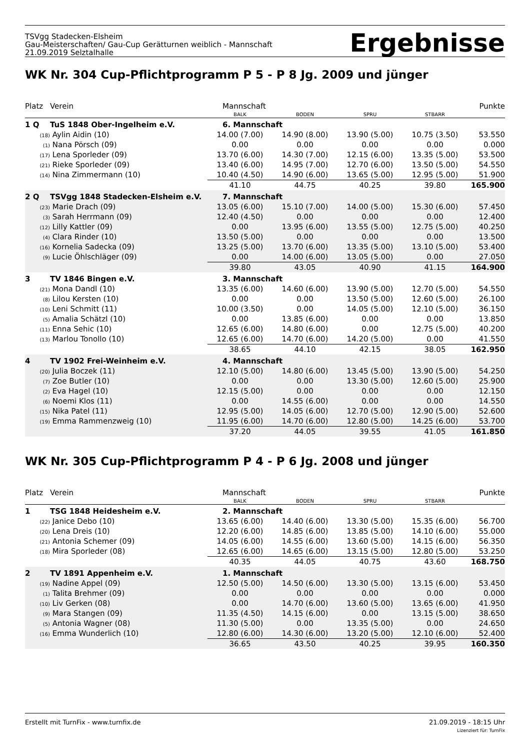TSVgg Stadecken-Elsheim
Gau-Meisterschaften/ Gau-Cup Gerätturnen weiblich - Mannschaft
21.09.2019 Selztalhalle
Ergebnisse
WK Nr. 304 Cup-Pflichtprogramm P 5 - P 8 Jg. 2009 und jünger
| Platz | Verein | Mannschaft | | | | Punkte |
| --- | --- | --- | --- | --- | --- | --- |
| | | BALK | BODEN | SPRU | STBARR | |
| 1 Q | TuS 1848 Ober-Ingelheim e.V. | 6. Mannschaft | | | | |
| (18) | Aylin Aidin (10) | 14.00 (7.00) | 14.90 (8.00) | 13.90 (5.00) | 10.75 (3.50) | 53.550 |
| (1) | Nana Pörsch (09) | 0.00 | 0.00 | 0.00 | 0.00 | 0.000 |
| (17) | Lena Sporleder (09) | 13.70 (6.00) | 14.30 (7.00) | 12.15 (6.00) | 13.35 (5.00) | 53.500 |
| (21) | Rieke Sporleder (09) | 13.40 (6.00) | 14.95 (7.00) | 12.70 (6.00) | 13.50 (5.00) | 54.550 |
| (14) | Nina Zimmermann (10) | 10.40 (4.50) | 14.90 (6.00) | 13.65 (5.00) | 12.95 (5.00) | 51.900 |
| | | 41.10 | 44.75 | 40.25 | 39.80 | 165.900 |
| 2 Q | TSVgg 1848 Stadecken-Elsheim e.V. | 7. Mannschaft | | | | |
| (23) | Marie Drach (09) | 13.05 (6.00) | 15.10 (7.00) | 14.00 (5.00) | 15.30 (6.00) | 57.450 |
| (3) | Sarah Herrmann (09) | 12.40 (4.50) | 0.00 | 0.00 | 0.00 | 12.400 |
| (12) | Lilly Kattler (09) | 0.00 | 13.95 (6.00) | 13.55 (5.00) | 12.75 (5.00) | 40.250 |
| (4) | Clara Rinder (10) | 13.50 (5.00) | 0.00 | 0.00 | 0.00 | 13.500 |
| (16) | Kornelia Sadecka (09) | 13.25 (5.00) | 13.70 (6.00) | 13.35 (5.00) | 13.10 (5.00) | 53.400 |
| (9) | Lucie Öhlschläger (09) | 0.00 | 14.00 (6.00) | 13.05 (5.00) | 0.00 | 27.050 |
| | | 39.80 | 43.05 | 40.90 | 41.15 | 164.900 |
| 3 | TV 1846 Bingen e.V. | 3. Mannschaft | | | | |
| (21) | Mona Dandl (10) | 13.35 (6.00) | 14.60 (6.00) | 13.90 (5.00) | 12.70 (5.00) | 54.550 |
| (8) | Lilou Kersten (10) | 0.00 | 0.00 | 13.50 (5.00) | 12.60 (5.00) | 26.100 |
| (10) | Leni Schmitt (11) | 10.00 (3.50) | 0.00 | 14.05 (5.00) | 12.10 (5.00) | 36.150 |
| (5) | Amalia Schätzl (10) | 0.00 | 13.85 (6.00) | 0.00 | 0.00 | 13.850 |
| (11) | Enna Sehic (10) | 12.65 (6.00) | 14.80 (6.00) | 0.00 | 12.75 (5.00) | 40.200 |
| (13) | Marlou Tonollo (10) | 12.65 (6.00) | 14.70 (6.00) | 14.20 (5.00) | 0.00 | 41.550 |
| | | 38.65 | 44.10 | 42.15 | 38.05 | 162.950 |
| 4 | TV 1902 Frei-Weinheim e.V. | 4. Mannschaft | | | | |
| (20) | Julia Boczek (11) | 12.10 (5.00) | 14.80 (6.00) | 13.45 (5.00) | 13.90 (5.00) | 54.250 |
| (7) | Zoe Butler (10) | 0.00 | 0.00 | 13.30 (5.00) | 12.60 (5.00) | 25.900 |
| (2) | Eva Hagel (10) | 12.15 (5.00) | 0.00 | 0.00 | 0.00 | 12.150 |
| (6) | Noemi Klos (11) | 0.00 | 14.55 (6.00) | 0.00 | 0.00 | 14.550 |
| (15) | Nika Patel (11) | 12.95 (5.00) | 14.05 (6.00) | 12.70 (5.00) | 12.90 (5.00) | 52.600 |
| (19) | Emma Rammenzweig (10) | 11.95 (6.00) | 14.70 (6.00) | 12.80 (5.00) | 14.25 (6.00) | 53.700 |
| | | 37.20 | 44.05 | 39.55 | 41.05 | 161.850 |
WK Nr. 305 Cup-Pflichtprogramm P 4 - P 6 Jg. 2008 und jünger
| Platz | Verein | Mannschaft | | | | Punkte |
| --- | --- | --- | --- | --- | --- | --- |
| | | BALK | BODEN | SPRU | STBARR | |
| 1 | TSG 1848 Heidesheim e.V. | 2. Mannschaft | | | | |
| (22) | Janice Debo (10) | 13.65 (6.00) | 14.40 (6.00) | 13.30 (5.00) | 15.35 (6.00) | 56.700 |
| (20) | Lena Dreis (10) | 12.20 (6.00) | 14.85 (6.00) | 13.85 (5.00) | 14.10 (6.00) | 55.000 |
| (21) | Antonia Schemer (09) | 14.05 (6.00) | 14.55 (6.00) | 13.60 (5.00) | 14.15 (6.00) | 56.350 |
| (18) | Mira Sporleder (08) | 12.65 (6.00) | 14.65 (6.00) | 13.15 (5.00) | 12.80 (5.00) | 53.250 |
| | | 40.35 | 44.05 | 40.75 | 43.60 | 168.750 |
| 2 | TV 1891 Appenheim e.V. | 1. Mannschaft | | | | |
| (19) | Nadine Appel (09) | 12.50 (5.00) | 14.50 (6.00) | 13.30 (5.00) | 13.15 (6.00) | 53.450 |
| (1) | Talita Brehmer (09) | 0.00 | 0.00 | 0.00 | 0.00 | 0.000 |
| (10) | Liv Gerken (08) | 0.00 | 14.70 (6.00) | 13.60 (5.00) | 13.65 (6.00) | 41.950 |
| (9) | Mara Stangen (09) | 11.35 (4.50) | 14.15 (6.00) | 0.00 | 13.15 (5.00) | 38.650 |
| (5) | Antonia Wagner (08) | 11.30 (5.00) | 0.00 | 13.35 (5.00) | 0.00 | 24.650 |
| (16) | Emma Wunderlich (10) | 12.80 (6.00) | 14.30 (6.00) | 13.20 (5.00) | 12.10 (6.00) | 52.400 |
| | | 36.65 | 43.50 | 40.25 | 39.95 | 160.350 |
Erstellt mit TurnFix - www.turnfix.de
21.09.2019 - 18:15 Uhr
Lizenziert für: TurnFix